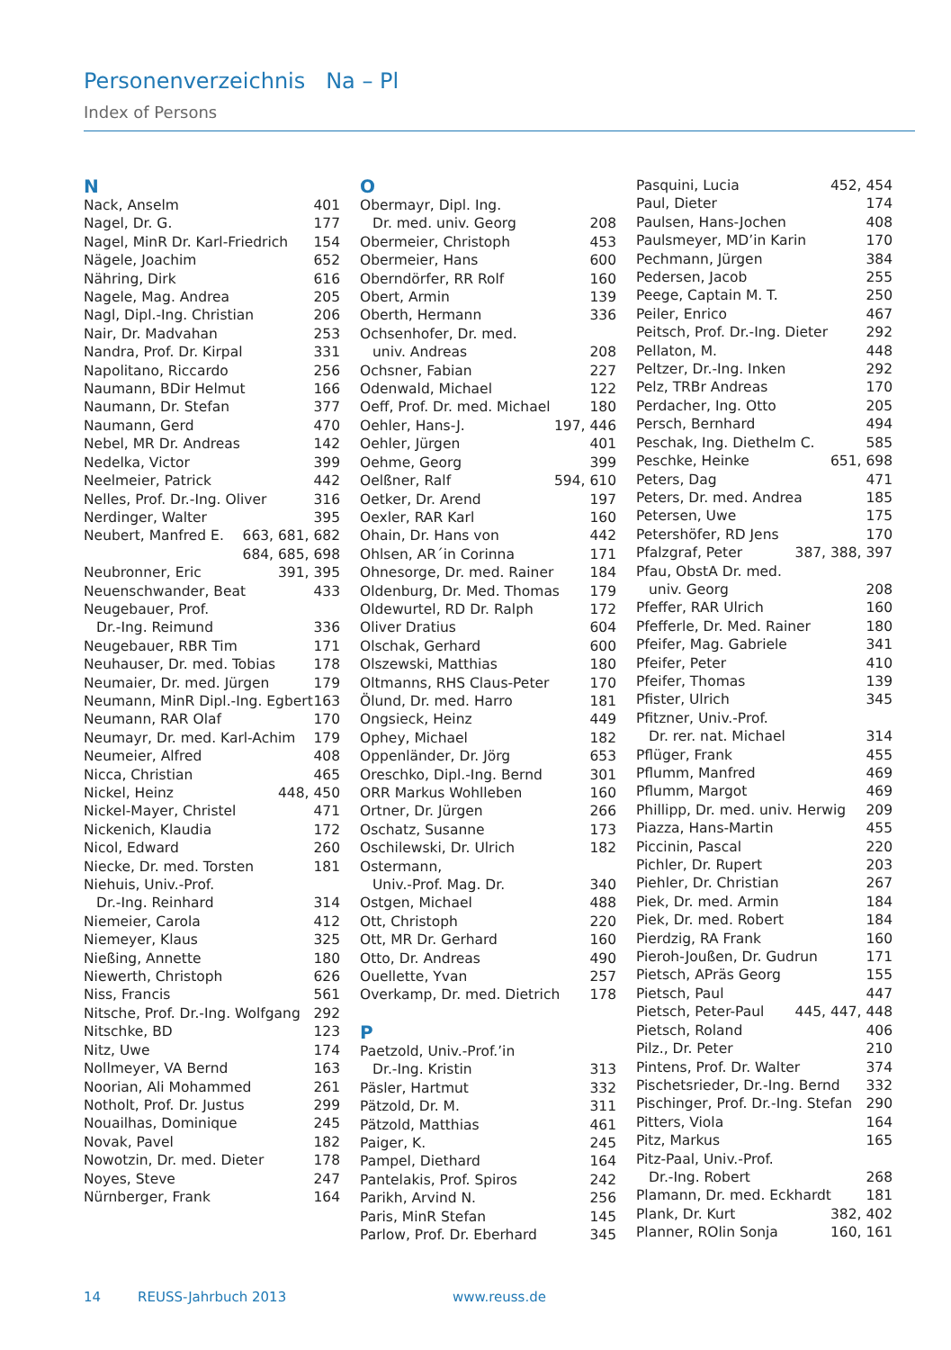Personenverzeichnis Na – Pl
Index of Persons
N
Nack, Anselm 401
Nagel, Dr. G. 177
Nagel, MinR Dr. Karl-Friedrich 154
Nägele, Joachim 652
Nähring, Dirk 616
Nagele, Mag. Andrea 205
Nagl, Dipl.-Ing. Christian 206
Nair, Dr. Madvahan 253
Nandra, Prof. Dr. Kirpal 331
Napolitano, Riccardo 256
Naumann, BDir Helmut 166
Naumann, Dr. Stefan 377
Naumann, Gerd 470
Nebel, MR Dr. Andreas 142
Nedelka, Victor 399
Neelmeier, Patrick 442
Nelles, Prof. Dr.-Ing. Oliver 316
Nerdinger, Walter 395
Neubert, Manfred E. 663, 681, 682
684, 685, 698
Neubronner, Eric 391, 395
Neuenschwander, Beat 433
Neugebauer, Prof.
Dr.-Ing. Reimund 336
Neugebauer, RBR Tim 171
Neuhauser, Dr. med. Tobias 178
Neumaier, Dr. med. Jürgen 179
Neumann, MinR Dipl.-Ing. Egbert 163
Neumann, RAR Olaf 170
Neumayr, Dr. med. Karl-Achim 179
Neumeier, Alfred 408
Nicca, Christian 465
Nickel, Heinz 448, 450
Nickel-Mayer, Christel 471
Nickenich, Klaudia 172
Nicol, Edward 260
Niecke, Dr. med. Torsten 181
Niehuis, Univ.-Prof.
Dr.-Ing. Reinhard 314
Niemeier, Carola 412
Niemeyer, Klaus 325
Nießing, Annette 180
Niewerth, Christoph 626
Niss, Francis 561
Nitsche, Prof. Dr.-Ing. Wolfgang 292
Nitschke, BD 123
Nitz, Uwe 174
Nollmeyer, VA Bernd 163
Noorian, Ali Mohammed 261
Notholt, Prof. Dr. Justus 299
Nouailhas, Dominique 245
Novak, Pavel 182
Nowotzin, Dr. med. Dieter 178
Noyes, Steve 247
Nürnberger, Frank 164
O
Obermayr, Dipl. Ing.
Dr. med. univ. Georg 208
Obermeier, Christoph 453
Obermeier, Hans 600
Oberndörfer, RR Rolf 160
Obert, Armin 139
Oberth, Hermann 336
Ochsenhofer, Dr. med.
univ. Andreas 208
Ochsner, Fabian 227
Odenwald, Michael 122
Oeff, Prof. Dr. med. Michael 180
Oehler, Hans-J. 197, 446
Oehler, Jürgen 401
Oehme, Georg 399
Oelßner, Ralf 594, 610
Oetker, Dr. Arend 197
Oexler, RAR Karl 160
Ohain, Dr. Hans von 442
Ohlsen, AR´in Corinna 171
Ohnesorge, Dr. med. Rainer 184
Oldenburg, Dr. Med. Thomas 179
Oldewurtel, RD Dr. Ralph 172
Oliver Dratius 604
Olschak, Gerhard 600
Olszewski, Matthias 180
Oltmanns, RHS Claus-Peter 170
Ölund, Dr. med. Harro 181
Ongsieck, Heinz 449
Ophey, Michael 182
Oppenländer, Dr. Jörg 653
Oreschko, Dipl.-Ing. Bernd 301
ORR Markus Wohlleben 160
Ortner, Dr. Jürgen 266
Oschatz, Susanne 173
Oschilewski, Dr. Ulrich 182
Ostermann,
Univ.-Prof. Mag. Dr. 340
Ostgen, Michael 488
Ott, Christoph 220
Ott, MR Dr. Gerhard 160
Otto, Dr. Andreas 490
Ouellette, Yvan 257
Overkamp, Dr. med. Dietrich 178
P
Paetzold, Univ.-Prof.’in
Dr.-Ing. Kristin 313
Päsler, Hartmut 332
Pätzold, Dr. M. 311
Pätzold, Matthias 461
Paiger, K. 245
Pampel, Diethard 164
Pantelakis, Prof. Spiros 242
Parikh, Arvind N. 256
Paris, MinR Stefan 145
Parlow, Prof. Dr. Eberhard 345
Pasquini, Lucia 452, 454
Paul, Dieter 174
Paulsen, Hans-Jochen 408
Paulsmeyer, MD’in Karin 170
Pechmann, Jürgen 384
Pedersen, Jacob 255
Peege, Captain M. T. 250
Peiler, Enrico 467
Peitsch, Prof. Dr.-Ing. Dieter 292
Pellaton, M. 448
Peltzer, Dr.-Ing. Inken 292
Pelz, TRBr Andreas 170
Perdacher, Ing. Otto 205
Persch, Bernhard 494
Peschak, Ing. Diethelm C. 585
Peschke, Heinke 651, 698
Peters, Dag 471
Peters, Dr. med. Andrea 185
Petersen, Uwe 175
Petershöfer, RD Jens 170
Pfalzgraf, Peter 387, 388, 397
Pfau, ObstA Dr. med.
univ. Georg 208
Pfeffer, RAR Ulrich 160
Pfefferle, Dr. Med. Rainer 180
Pfeifer, Mag. Gabriele 341
Pfeifer, Peter 410
Pfeifer, Thomas 139
Pfister, Ulrich 345
Pfitzner, Univ.-Prof.
Dr. rer. nat. Michael 314
Pflüger, Frank 455
Pflumm, Manfred 469
Pflumm, Margot 469
Phillipp, Dr. med. univ. Herwig 209
Piazza, Hans-Martin 455
Piccinin, Pascal 220
Pichler, Dr. Rupert 203
Piehler, Dr. Christian 267
Piek, Dr. med. Armin 184
Piek, Dr. med. Robert 184
Pierdzig, RA Frank 160
Pieroh-Joußen, Dr. Gudrun 171
Pietsch, APräs Georg 155
Pietsch, Paul 447
Pietsch, Peter-Paul 445, 447, 448
Pietsch, Roland 406
Pilz., Dr. Peter 210
Pintens, Prof. Dr. Walter 374
Pischetsrieder, Dr.-Ing. Bernd 332
Pischinger, Prof. Dr.-Ing. Stefan 290
Pitters, Viola 164
Pitz, Markus 165
Pitz-Paal, Univ.-Prof.
Dr.-Ing. Robert 268
Plamann, Dr. med. Eckhardt 181
Plank, Dr. Kurt 382, 402
Planner, ROlin Sonja 160, 161
14 REUSS-Jahrbuch 2013 www.reuss.de